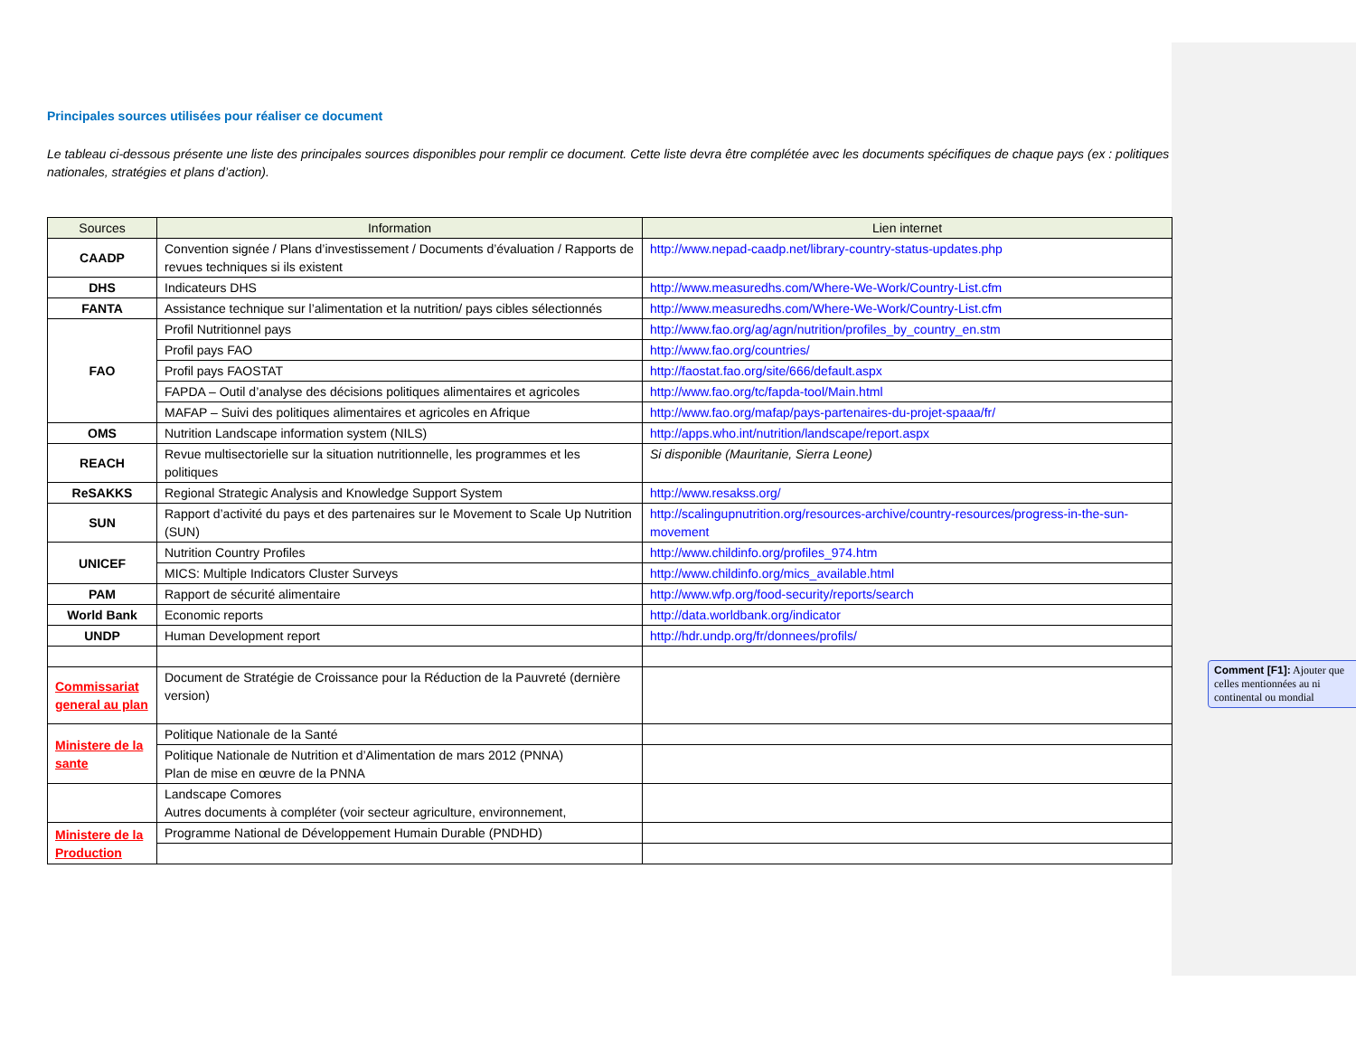Principales sources utilisées pour réaliser ce document
Le tableau ci-dessous présente une liste des principales sources disponibles pour remplir ce document. Cette liste devra être complétée avec les documents spécifiques de chaque pays (ex : politiques nationales, stratégies et plans d’action).
| Sources | Information | Lien internet |
| --- | --- | --- |
| CAADP | Convention signée / Plans d’investissement / Documents d’évaluation / Rapports de revues techniques si ils existent | http://www.nepad-caadp.net/library-country-status-updates.php |
| DHS | Indicateurs DHS | http://www.measuredhs.com/Where-We-Work/Country-List.cfm |
| FANTA | Assistance technique sur l’alimentation et la nutrition/ pays cibles sélectionnés | http://www.measuredhs.com/Where-We-Work/Country-List.cfm |
| FAO | Profil Nutritionnel pays | http://www.fao.org/ag/agn/nutrition/profiles_by_country_en.stm |
| | Profil pays FAO | http://www.fao.org/countries/ |
| | Profil pays FAOSTAT | http://faostat.fao.org/site/666/default.aspx |
| | FAPDA – Outil d’analyse des décisions politiques alimentaires et agricoles | http://www.fao.org/tc/fapda-tool/Main.html |
| | MAFAP – Suivi des politiques alimentaires et agricoles en Afrique | http://www.fao.org/mafap/pays-partenaires-du-projet-spaaa/fr/ |
| OMS | Nutrition Landscape information system (NILS) | http://apps.who.int/nutrition/landscape/report.aspx |
| REACH | Revue multisectorielle sur la situation nutritionnelle, les programmes et les politiques | Si disponible (Mauritanie, Sierra Leone) |
| ReSAKKS | Regional Strategic Analysis and Knowledge Support System | http://www.resakss.org/ |
| SUN | Rapport d’activité du pays et des partenaires sur le Movement to Scale Up Nutrition (SUN) | http://scalingupnutrition.org/resources-archive/country-resources/progress-in-the-sun-movement |
| UNICEF | Nutrition Country Profiles | http://www.childinfo.org/profiles_974.htm |
| | MICS: Multiple Indicators Cluster Surveys | http://www.childinfo.org/mics_available.html |
| PAM | Rapport de sécurité alimentaire | http://www.wfp.org/food-security/reports/search |
| World Bank | Economic reports | http://data.worldbank.org/indicator |
| UNDP | Human Development report | http://hdr.undp.org/fr/donnees/profils/ |
| Commissariat general au plan | Document de Stratégie de Croissance pour la Réduction de la Pauvreté (dernière version) | |
| Ministere de la sante | Politique Nationale de la Santé | |
| | Politique Nationale de Nutrition et d’Alimentation de mars 2012 (PNNA) Plan de mise en œuvre de la PNNA | |
| | Landscape Comores Autres documents à compléter (voir secteur agriculture, environnement, | |
| Ministere de la Production | Programme National de Développement Humain Durable (PNDHD) | |
Comment [F1]: Ajouter que celles mentionnées au ni continental ou mondial